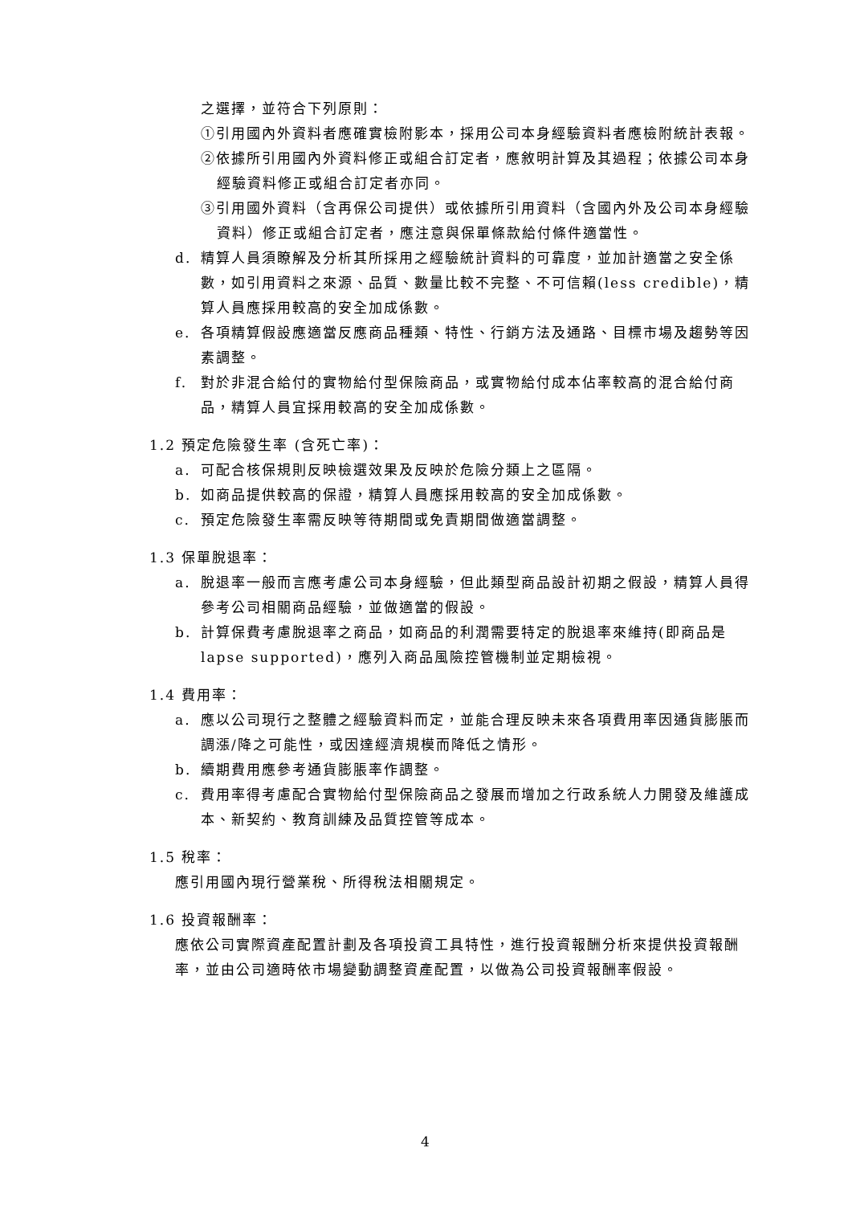之選擇，並符合下列原則：
①引用國內外資料者應確實檢附影本，採用公司本身經驗資料者應檢附統計表報。
②依據所引用國內外資料修正或組合訂定者，應敘明計算及其過程；依據公司本身經驗資料修正或組合訂定者亦同。
③引用國外資料（含再保公司提供）或依據所引用資料（含國內外及公司本身經驗資料）修正或組合訂定者，應注意與保單條款給付條件適當性。
d. 精算人員須瞭解及分析其所採用之經驗統計資料的可靠度，並加計適當之安全係數，如引用資料之來源、品質、數量比較不完整、不可信賴(less credible)，精算人員應採用較高的安全加成係數。
e. 各項精算假設應適當反應商品種類、特性、行銷方法及通路、目標市場及趨勢等因素調整。
f. 對於非混合給付的實物給付型保險商品，或實物給付成本佔率較高的混合給付商品，精算人員宜採用較高的安全加成係數。
1.2 預定危險發生率 (含死亡率)：
a. 可配合核保規則反映檢選效果及反映於危險分類上之區隔。
b. 如商品提供較高的保證，精算人員應採用較高的安全加成係數。
c. 預定危險發生率需反映等待期間或免責期間做適當調整。
1.3 保單脫退率：
a. 脫退率一般而言應考慮公司本身經驗，但此類型商品設計初期之假設，精算人員得參考公司相關商品經驗，並做適當的假設。
b. 計算保費考慮脫退率之商品，如商品的利潤需要特定的脫退率來維持(即商品是 lapse supported)，應列入商品風險控管機制並定期檢視。
1.4 費用率：
a. 應以公司現行之整體之經驗資料而定，並能合理反映未來各項費用率因通貨膨脹而調漲/降之可能性，或因達經濟規模而降低之情形。
b. 續期費用應參考通貨膨脹率作調整。
c. 費用率得考慮配合實物給付型保險商品之發展而增加之行政系統人力開發及維護成本、新契約、教育訓練及品質控管等成本。
1.5 稅率：
應引用國內現行營業稅、所得稅法相關規定。
1.6 投資報酬率：
應依公司實際資產配置計劃及各項投資工具特性，進行投資報酬分析來提供投資報酬率，並由公司適時依市場變動調整資產配置，以做為公司投資報酬率假設。
4